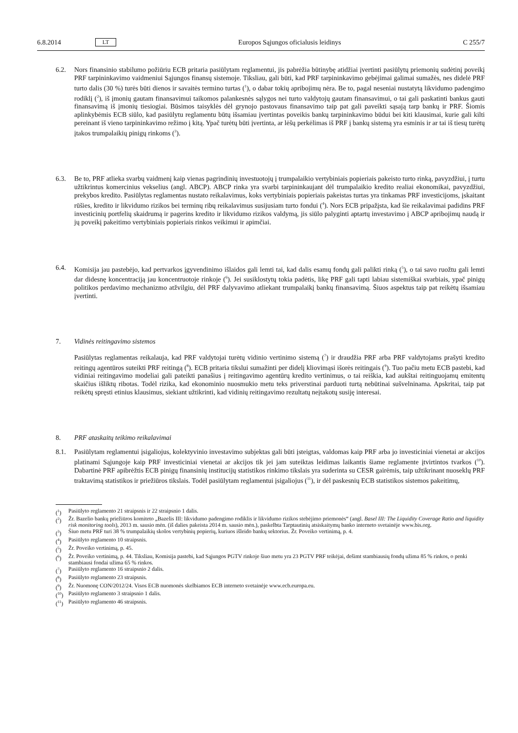6.8.2014 LT Europos Sąjungos oficialusis leidinys C 255/7
6.2. Nors finansinio stabilumo požiūriu ECB pritaria pasiūlytam reglamentui, jis pabrėžia būtinybę atidžiai įvertinti pasiūlytų priemonių sudėtinį poveikį PRF tarpininkavimo vaidmeniui Sąjungos finansų sistemoje. Tiksliau, gali būti, kad PRF tarpininkavimo gebėjimai galimai sumažės, nes didelė PRF turto dalis (30 %) turės būti dienos ir savaitės termino turtas (<sup>1</sup>), o dabar tokių apribojimų nėra. Be to, pagal neseniai nustatytą likvidumo padengimo rodiklį (<sup>2</sup>), iš įmonių gautam finansavimui taikomos palankesnės sąlygos nei turto valdytojų gautam finansavimui, o tai gali paskatinti bankus gauti finansavimą iš įmonių tiesiogiai. Būsimos taisyklės dėl grynojo pastovaus finansavimo taip pat gali paveikti sąsają tarp bankų ir PRF. Šiomis aplinkybėmis ECB siūlo, kad pasiūlytu reglamentu būtų išsamiau įvertintas poveikis bankų tarpininkavimo būdui bei kiti klausimai, kurie gali kilti pereinant iš vieno tarpininkavimo režimo į kitą. Ypač turėtų būti įvertinta, ar lėšų perkėlimas iš PRF į bankų sistemą yra esminis ir ar tai iš tiesų turėtų įtakos trumpalaikių pinigų rinkoms (<sup>3</sup>).
6.3. Be to, PRF atlieka svarbų vaidmenį kaip vienas pagrindinių investuotojų į trumpalaikio vertybiniais popieriais pakeisto turto rinką, pavyzdžiui, į turtu užtikrintus komercinius vekselius (angl. ABCP). ABCP rinka yra svarbi tarpininkaujant dėl trumpalaikio kredito realiai ekonomikai, pavyzdžiui, prekybos kredito. Pasiūlytas reglamentas nustato reikalavimus, koks vertybiniais popieriais pakeistas turtas yra tinkamas PRF investicijoms, įskaitant rūšies, kredito ir likvidumo rizikos bei terminų ribų reikalavimus susijusiam turto fondui (<sup>4</sup>). Nors ECB pripažįsta, kad šie reikalavimai padidins PRF investicinių portfelių skaidrumą ir pagerins kredito ir likvidumo rizikos valdymą, jis siūlo palyginti aptartų investavimo į ABCP apribojimų naudą ir jų poveikį pakeitimo vertybiniais popieriais rinkos veikimui ir apimčiai.
6.4. Komisija jau pastebėjo, kad pertvarkos įgyvendinimo išlaidos gali lemti tai, kad dalis esamų fondų gali palikti rinką (<sup>5</sup>), o tai savo ruožtu gali lemti dar didesnę koncentraciją jau koncentruotoje rinkoje (<sup>6</sup>). Jei susiklostytų tokia padėtis, likę PRF gali tapti labiau sistemiškai svarbiais, ypač pinigų politikos perdavimo mechanizmo atžvilgiu, dėl PRF dalyvavimo atliekant trumpalaikį bankų finansavimą. Šiuos aspektus taip pat reikėtų išsamiau įvertinti.
7. Vidinės reitingavimo sistemos
Pasiūlytas reglamentas reikalauja, kad PRF valdytojai turėtų vidinio vertinimo sistemą (<sup>7</sup>) ir draudžia PRF arba PRF valdytojams prašyti kredito reitingų agentūros suteikti PRF reitingą (<sup>8</sup>). ECB pritaria tikslui sumažinti per didelį kliovimąsi išorės reitingais (<sup>9</sup>). Tuo pačiu metu ECB pastebi, kad vidiniai reitingavimo modeliai gali pateikti panašius į reitingavimo agentūrų kredito vertinimus, o tai reiškia, kad aukštai reitinguojamų emitentų skaičius išliktų ribotas. Todėl rizika, kad ekonominio nuosmukio metu teks priverstinai parduoti turtą nebūtinai sušvelninama. Apskritai, taip pat reikėtų spręsti etinius klausimus, siekiant užtikrinti, kad vidinių reitingavimo rezultatų neįtakotų susiję interesai.
8. PRF ataskaitų teikimo reikalavimai
8.1. Pasiūlytam reglamentui įsigaliojus, kolektyvinio investavimo subjektas gali būti įsteigtas, valdomas kaip PRF arba jo investiciniai vienetai ar akcijos platinami Sąjungoje kaip PRF investiciniai vienetai ar akcijos tik jei jam suteiktas leidimas laikantis šiame reglamente įtvirtintos tvarkos (<sup>10</sup>). Dabartinė PRF apibrėžtis ECB pinigų finansinių institucijų statistikos rinkimo tikslais yra suderinta su CESR gairėmis, taip užtikrinant nuoseklų PRF traktavimą statistikos ir priežiūros tikslais. Todėl pasiūlytam reglamentui įsigaliojus (<sup>11</sup>), ir dėl paskesnių ECB statistikos sistemos pakeitimų,
(<sup>1</sup>) Pasiūlyto reglamento 21 straipsnis ir 22 straipsnio 1 dalis.
(<sup>2</sup>) Žr. Bazelio bankų priežiūros komiteto „Bazelis III: likvidumo padengimo rodiklis ir likvidumo rizikos stebėjimo priemonės“ (angl. Basel III: The Liquidity Coverage Ratio and liquidity risk monitoring tools), 2013 m. sausio mėn. (iš dalies pakeista 2014 m. sausio mėn.), paskelbta Tarptautinių atsiskaitymų banko interneto svetainėje www.bis.org.
(<sup>3</sup>) Šiuo metu PRF turi 38 % trumpalaikių skolos vertybinių popierių, kuriuos išleido bankų sektorius. Žr. Poveiko vertinimą, p. 4.
(<sup>4</sup>) Pasiūlyto reglamento 10 straipsnis.
(<sup>5</sup>) Žr. Poveiko vertinimą, p. 45.
(<sup>6</sup>) Žr. Poveiko vertinimą, p. 44. Tiksliau, Komisija pastebi, kad Sąjungos PGTV rinkoje šiuo metu yra 23 PGTV PRF teikėjai, dešimt stambiausių fondų užima 85 % rinkos, o penki stambiausi fondai užima 65 % rinkos.
(<sup>7</sup>) Pasiūlyto reglamento 16 straipsnio 2 dalis.
(<sup>8</sup>) Pasiūlyto reglamento 23 straipsnis.
(<sup>9</sup>) Žr. Nuomonę CON/2012/24. Visos ECB nuomonės skelbiamos ECB interneto svetainėje www.ecb.europa.eu.
(<sup>10</sup>) Pasiūlyto reglamento 3 straipsnio 1 dalis.
(<sup>11</sup>) Pasiūlyto reglamento 46 straipsnis.